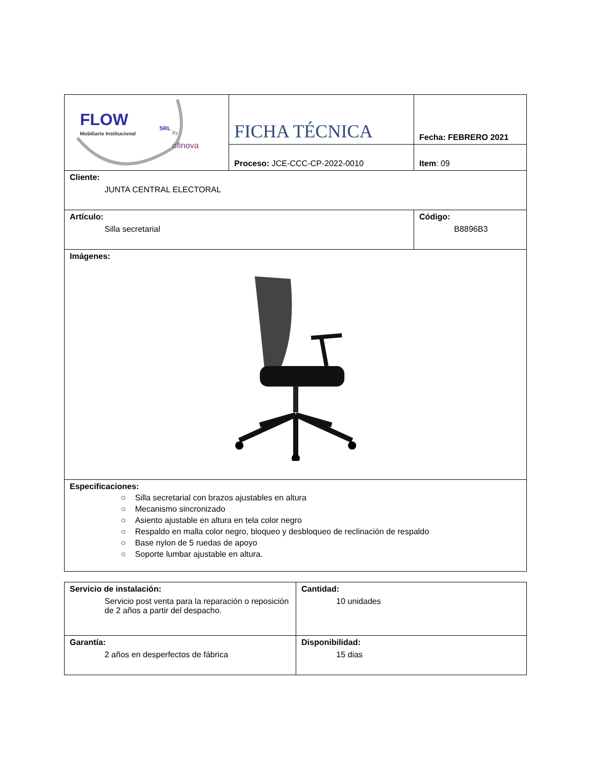| FLOW SRL Mobiliario Institucional By ofinova | FICHA TÉCNICA | Fecha: FEBRERO 2021 |
| | Proceso: JCE-CCC-CP-2022-0010 | Item : 09 |
| Cliente: JUNTA CENTRAL ELECTORAL | | |
| Artículo: Silla secretarial | | Código: B8896B3 |
| Imágenes: | | |
| Especificaciones: ○ Silla secretarial con brazos ajustables en altura ○ Mecanismo sincronizado ○ Asiento ajustable en altura en tela color negro ○ Respaldo en malla color negro, bloqueo y desbloqueo de reclinación de respaldo ○ Base nylon de 5 ruedas de apoyo ○ Soporte lumbar ajustable en altura. | | |
| Servicio de instalación: Servicio post venta para la reparación o reposición de 2 años a partir del despacho. | Cantidad: 10 unidades |
| Garantía: 2 años en desperfectos de fábrica | Disponibilidad: 15 dias |